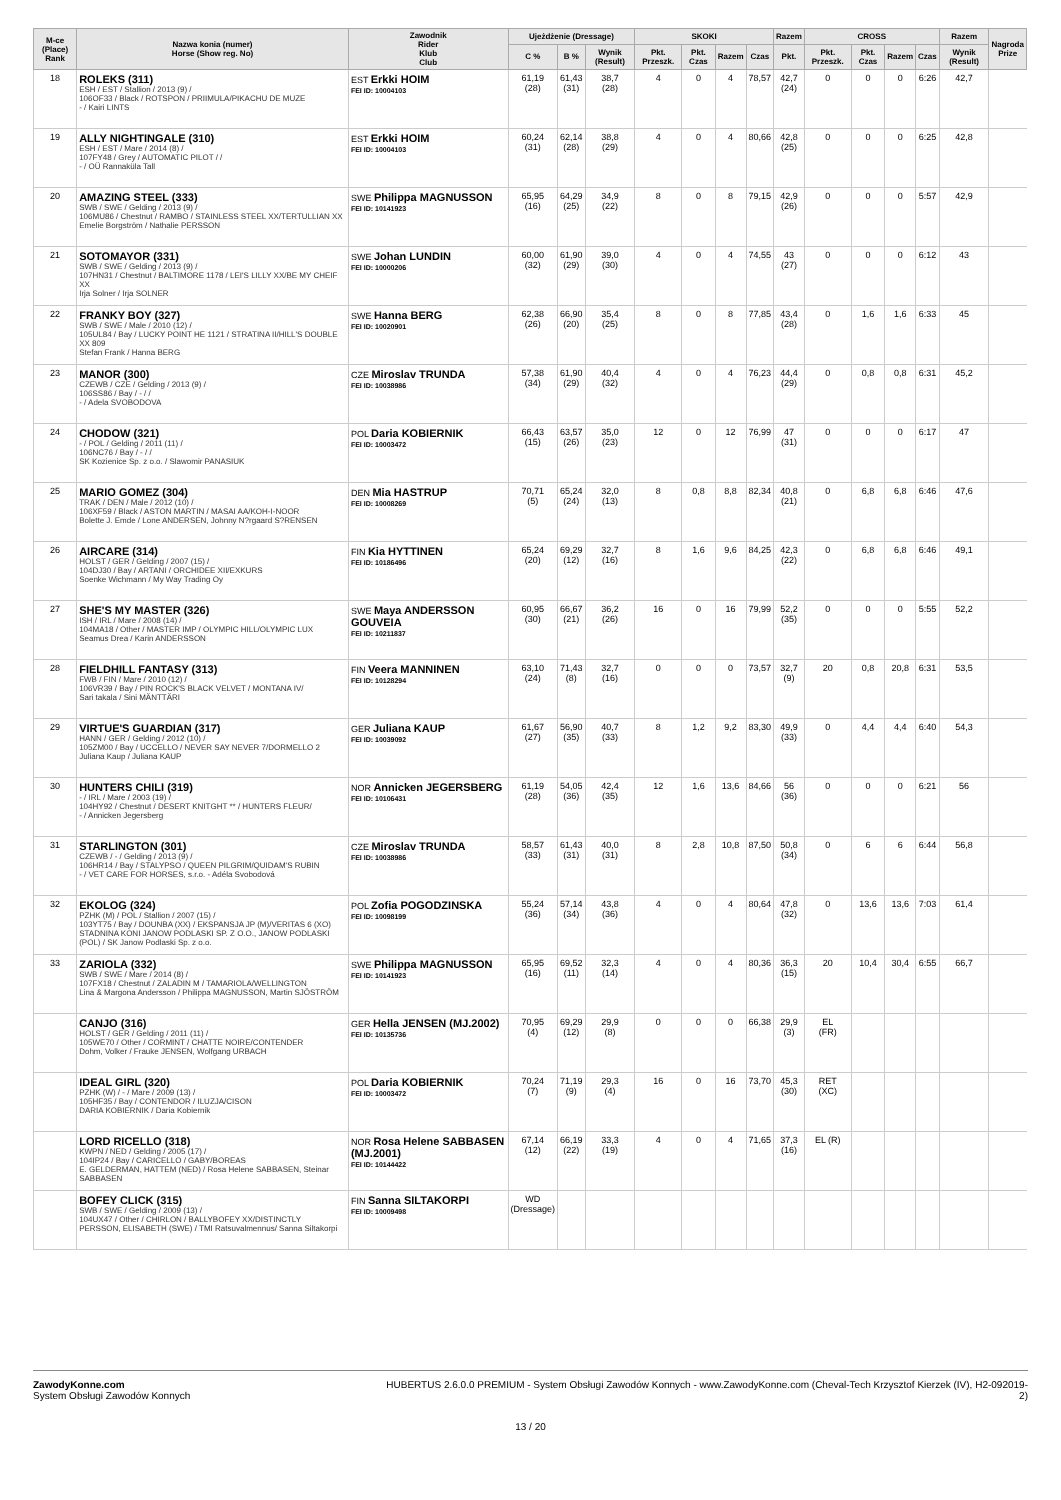| M-ce (Place) Rank | Nazwa konia (numer) Horse (Show reg. No) | Zawodnik Rider Klub Club | Ujeżdżenie (Dressage) | | | SKOKI | | | | Razem | CROSS | | | | Razem | Nagroda Prize |
| --- | --- | --- | --- | --- | --- | --- | --- | --- | --- | --- | --- | --- | --- | --- | --- | --- |
| | | | C % | B % | Wynik (Result) | Pkt. Przeszk. | Pkt. Czas | Razem | Czas | Pkt. | Pkt. Przeszk. | Pkt. Czas | Razem | Czas | Wynik (Result) | |
| 18 | ROLEKS (311) ESH / EST / Stallion / 2013 (9) / 106OF33 / Black / ROTSPON / PRIIMULA/PIKACHU DE MUZE - / Kairi LINTS | EST Erkki HOIM FEI ID: 10004103 | 61,19 (28) | 61,43 (31) | 38,7 (28) | 4 | 0 | 4 | 78,57 | 42,7 (24) | 0 | 0 | 0 | 6:26 | 42,7 | |
| 19 | ALLY NIGHTINGALE (310) ESH / EST / Mare / 2014 (8) / 107FY48 / Grey / AUTOMATIC PILOT / / - / OÜ Rannaküla Tall | EST Erkki HOIM FEI ID: 10004103 | 60,24 (31) | 62,14 (28) | 38,8 (29) | 4 | 0 | 4 | 80,66 | 42,8 (25) | 0 | 0 | 0 | 6:25 | 42,8 | |
| 20 | AMAZING STEEL (333) SWB / SWE / Gelding / 2013 (9) / 106MU86 / Chestnut / RAMBO / STAINLESS STEEL XX/TERTULLIAN XX Emelie Borgström / Nathalie PERSSON | SWE Philippa MAGNUSSON FEI ID: 10141923 | 65,95 (16) | 64,29 (25) | 34,9 (22) | 8 | 0 | 8 | 79,15 | 42,9 (26) | 0 | 0 | 0 | 5:57 | 42,9 | |
| 21 | SOTOMAYOR (331) SWB / SWE / Gelding / 2013 (9) / 107HN31 / Chestnut / BALTIMORE 1178 / LEI'S LILLY XX/BE MY CHEIF XX Irja Solner / Irja SOLNER | SWE Johan LUNDIN FEI ID: 10000206 | 60,00 (32) | 61,90 (29) | 39,0 (30) | 4 | 0 | 4 | 74,55 | 43 (27) | 0 | 0 | 0 | 6:12 | 43 | |
| 22 | FRANKY BOY (327) SWB / SWE / Male / 2010 (12) / 105UL84 / Bay / LUCKY POINT HE 1121 / STRATINA II/HILL'S DOUBLE XX 809 Stefan Frank / Hanna BERG | SWE Hanna BERG FEI ID: 10020901 | 62,38 (26) | 66,90 (20) | 35,4 (25) | 8 | 0 | 8 | 77,85 | 43,4 (28) | 0 | 1,6 | 1,6 | 6:33 | 45 | |
| 23 | MANOR (300) CZEWB / CZE / Gelding / 2013 (9) / 106SS86 / Bay / - / / - / Adela SVOBODOVA | CZE Miroslav TRUNDA FEI ID: 10038986 | 57,38 (34) | 61,90 (29) | 40,4 (32) | 4 | 0 | 4 | 76,23 | 44,4 (29) | 0 | 0,8 | 0,8 | 6:31 | 45,2 | |
| 24 | CHODOW (321) - / POL / Gelding / 2011 (11) / 106NC76 / Bay / - / / SK Kozienice Sp. z o.o. / Slawomir PANASIUK | POL Daria KOBIERNIK FEI ID: 10003472 | 66,43 (15) | 63,57 (26) | 35,0 (23) | 12 | 0 | 12 | 76,99 | 47 (31) | 0 | 0 | 0 | 6:17 | 47 | |
| 25 | MARIO GOMEZ (304) TRAK / DEN / Male / 2012 (10) / 106XF59 / Black / ASTON MARTIN / MASAI AA/KOH-I-NOOR Bolette J. Emde / Lone ANDERSEN, Johnny N?rgaard S?RENSEN | DEN Mia HASTRUP FEI ID: 10008269 | 70,71 (5) | 65,24 (24) | 32,0 (13) | 8 | 0,8 | 8,8 | 82,34 | 40,8 (21) | 0 | 6,8 | 6,8 | 6:46 | 47,6 | |
| 26 | AIRCARE (314) HOLST / GER / Gelding / 2007 (15) / 104DJ30 / Bay / ARTANI / ORCHIDEE XII/EXKURS Soenke Wichmann / My Way Trading Oy | FIN Kia HYTTINEN FEI ID: 10186496 | 65,24 (20) | 69,29 (12) | 32,7 (16) | 8 | 1,6 | 9,6 | 84,25 | 42,3 (22) | 0 | 6,8 | 6,8 | 6:46 | 49,1 | |
| 27 | SHE'S MY MASTER (326) ISH / IRL / Mare / 2008 (14) / 104MA18 / Other / MASTER IMP / OLYMPIC HILL/OLYMPIC LUX Seamus Drea / Karin ANDERSSON | SWE Maya ANDERSSON GOUVEIA FEI ID: 10211837 | 60,95 (30) | 66,67 (21) | 36,2 (26) | 16 | 0 | 16 | 79,99 | 52,2 (35) | 0 | 0 | 0 | 5:55 | 52,2 | |
| 28 | FIELDHILL FANTASY (313) FWB / FIN / Mare / 2010 (12) / 106VR39 / Bay / PIN ROCK'S BLACK VELVET / MONTANA IV/ Sari takala / Sini MÄNTTÄRI | FIN Veera MANNINEN FEI ID: 10128294 | 63,10 (24) | 71,43 (8) | 32,7 (16) | 0 | 0 | 0 | 73,57 | 32,7 (9) | 20 | 0,8 | 20,8 | 6:31 | 53,5 | |
| 29 | VIRTUE'S GUARDIAN (317) HANN / GER / Gelding / 2012 (10) / 105ZM00 / Bay / UCCELLO / NEVER SAY NEVER 7/DORMELLO 2 Juliana Kaup / Juliana KAUP | GER Juliana KAUP FEI ID: 10039092 | 61,67 (27) | 56,90 (35) | 40,7 (33) | 8 | 1,2 | 9,2 | 83,30 | 49,9 (33) | 0 | 4,4 | 4,4 | 6:40 | 54,3 | |
| 30 | HUNTERS CHILI (319) - / IRL / Mare / 2003 (19) / 104HY92 / Chestnut / DESERT KNITGHT ** / HUNTERS FLEUR/ - / Annicken Jegersberg | NOR Annicken JEGERSBERG FEI ID: 10106431 | 61,19 (28) | 54,05 (36) | 42,4 (35) | 12 | 1,6 | 13,6 | 84,66 | 56 (36) | 0 | 0 | 0 | 6:21 | 56 | |
| 31 | STARLINGTON (301) CZEWB / - / Gelding / 2013 (9) / 106HR14 / Bay / STALYPSO / QUEEN PILGRIM/QUIDAM'S RUBIN - / VET CARE FOR HORSES, s.r.o. - Adéla Svobodová | CZE Miroslav TRUNDA FEI ID: 10038986 | 58,57 (33) | 61,43 (31) | 40,0 (31) | 8 | 2,8 | 10,8 | 87,50 | 50,8 (34) | 0 | 6 | 6 | 6:44 | 56,8 | |
| 32 | EKOLOG (324) PZHK (M) / POL / Stallion / 2007 (15) / 103YT75 / Bay / DOUNBA (XX) / EKSPANSJA JP (M)/VERITAS 6 (XO) STADNINA KONI JANOW PODLASKI SP. Z O.O., JANOW PODLASKI (POL) / SK Janow Podlaski Sp. z o.o. | POL Zofia POGODZINSKA FEI ID: 10098199 | 55,24 (36) | 57,14 (34) | 43,8 (36) | 4 | 0 | 4 | 80,64 | 47,8 (32) | 0 | 13,6 | 13,6 | 7:03 | 61,4 | |
| 33 | ZARIOLA (332) SWB / SWE / Mare / 2014 (8) / 107FX18 / Chestnut / ZALADIN M / TAMARIOLA/WELLINGTON Lina & Margona Andersson / Philippa MAGNUSSON, Martin SJÖSTRÖM | SWE Philippa MAGNUSSON FEI ID: 10141923 | 65,95 (16) | 69,52 (11) | 32,3 (14) | 4 | 0 | 4 | 80,36 | 36,3 (15) | 20 | 10,4 | 30,4 | 6:55 | 66,7 | |
| | CANJO (316) HOLST / GER / Gelding / 2011 (11) / 105WE70 / Other / CORMINT / CHATTE NOIRE/CONTENDER Dohm, Volker / Frauke JENSEN, Wolfgang URBACH | GER Hella JENSEN (MJ.2002) FEI ID: 10135736 | 70,95 (4) | 69,29 (12) | 29,9 (8) | 0 | 0 | 0 | 66,38 | 29,9 (3) | EL (FR) | | | | | |
| | IDEAL GIRL (320) PZHK (W) / - / Mare / 2009 (13) / 105HF35 / Bay / CONTENDOR / ILUZJA/CISON DARIA KOBIERNIK / Daria Kobiernik | POL Daria KOBIERNIK FEI ID: 10003472 | 70,24 (7) | 71,19 (9) | 29,3 (4) | 16 | 0 | 16 | 73,70 | 45,3 (30) | RET (XC) | | | | | |
| | LORD RICELLO (318) KWPN / NED / Gelding / 2005 (17) / 104IP24 / Bay / CARICELLO / GABY/BOREAS E. GELDERMAN, HATTEM (NED) / Rosa Helene SABBASEN, Steinar SABBASEN | NOR Rosa Helene SABBASEN (MJ.2001) FEI ID: 10144422 | 67,14 (12) | 66,19 (22) | 33,3 (19) | 4 | 0 | 4 | 71,65 | 37,3 (16) | EL (R) | | | | | |
| | BOFEY CLICK (315) SWB / SWE / Gelding / 2009 (13) / 104UX47 / Other / CHIRLON / BALLYBOFEY XX/DISTINCTLY PERSSON, ELISABETH (SWE) / TMI Ratsuvalmennus/ Sanna Siltakorpi | FIN Sanna SILTAKORPI FEI ID: 10009498 | WD (Dressage) | | | | | | | | | | | | | |
ZawodyKonne.com
System Obsługi Zawodów Konnych
HUBERTUS 2.6.0.0 PREMIUM - System Obsługi Zawodów Konnych - www.ZawodyKonne.com (Cheval-Tech Krzysztof Kierzek (IV), H2-092019-2)
13 / 20